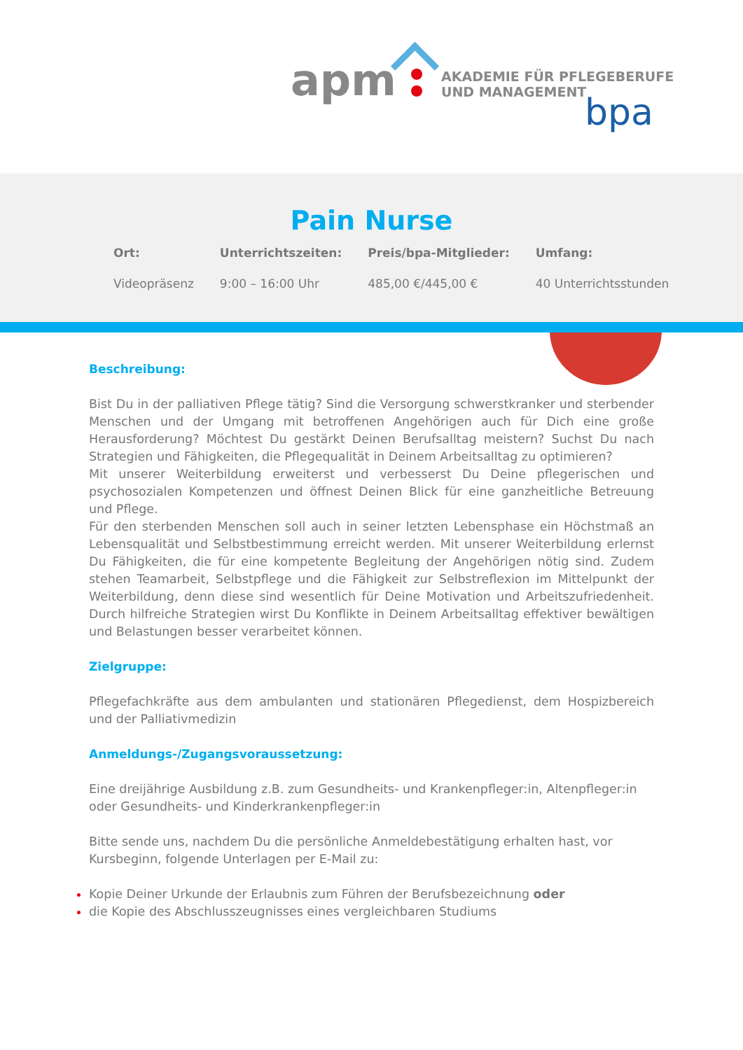apm
AKADEMIE FÜR PFLEGEBERUFE
UND MANAGEMENT
bpa
Pain Nurse
| Ort: | Unterrichtszeiten: | Preis/bpa-Mitglieder: | Umfang: |
| --- | --- | --- | --- |
| Videopräsenz | 9:00 – 16:00 Uhr | 485,00 €/445,00 € | 40 Unterrichtsstunden |
Beschreibung:
Bist Du in der palliativen Pflege tätig? Sind die Versorgung schwerstkranker und sterbender Menschen und der Umgang mit betroffenen Angehörigen auch für Dich eine große Herausforderung? Möchtest Du gestärkt Deinen Berufsalltag meistern? Suchst Du nach Strategien und Fähigkeiten, die Pflegequalität in Deinem Arbeitsalltag zu optimieren?
Mit unserer Weiterbildung erweiterst und verbesserst Du Deine pflegerischen und psychosozialen Kompetenzen und öffnest Deinen Blick für eine ganzheitliche Betreuung und Pflege.
Für den sterbenden Menschen soll auch in seiner letzten Lebensphase ein Höchstmaß an Lebensqualität und Selbstbestimmung erreicht werden. Mit unserer Weiterbildung erlernst Du Fähigkeiten, die für eine kompetente Begleitung der Angehörigen nötig sind. Zudem stehen Teamarbeit, Selbstpflege und die Fähigkeit zur Selbstreflexion im Mittelpunkt der Weiterbildung, denn diese sind wesentlich für Deine Motivation und Arbeitszufriedenheit. Durch hilfreiche Strategien wirst Du Konflikte in Deinem Arbeitsalltag effektiver bewältigen und Belastungen besser verarbeitet können.
Zielgruppe:
Pflegefachkräfte aus dem ambulanten und stationären Pflegedienst, dem Hospizbereich und der Palliativmedizin
Anmeldungs-/Zugangsvoraussetzung:
Eine dreijährige Ausbildung z.B. zum Gesundheits- und Krankenpfleger:in, Altenpfleger:in oder Gesundheits- und Kinderkrankenpfleger:in
Bitte sende uns, nachdem Du die persönliche Anmeldebestätigung erhalten hast, vor Kursbeginn, folgende Unterlagen per E-Mail zu:
Kopie Deiner Urkunde der Erlaubnis zum Führen der Berufsbezeichnung oder
die Kopie des Abschlusszeugnisses eines vergleichbaren Studiums